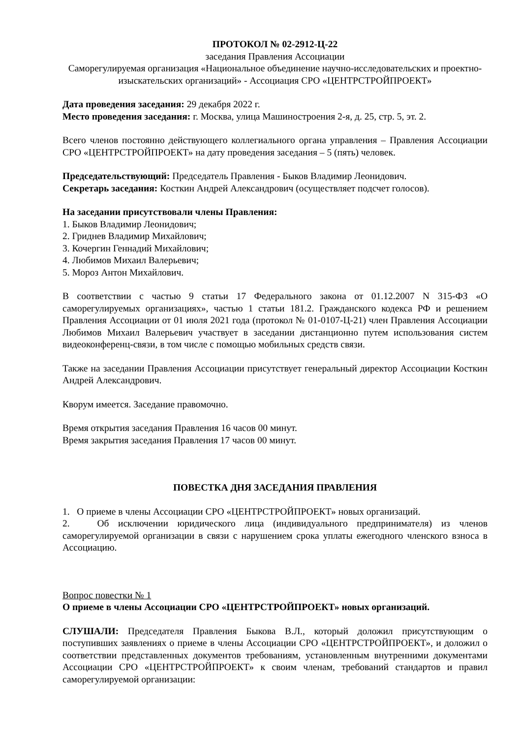ПРОТОКОЛ № 02-2912-Ц-22
заседания Правления Ассоциации
Саморегулируемая организация «Национальное объединение научно-исследовательских и проектно-изыскательских организаций» - Ассоциация СРО «ЦЕНТРСТРОЙПРОЕКТ»
Дата проведения заседания: 29 декабря 2022 г.
Место проведения заседания: г. Москва, улица Машиностроения 2-я, д. 25, стр. 5, эт. 2.
Всего членов постоянно действующего коллегиального органа управления – Правления Ассоциации СРО «ЦЕНТРСТРОЙПРОЕКТ» на дату проведения заседания – 5 (пять) человек.
Председательствующий: Председатель Правления - Быков Владимир Леонидович.
Секретарь заседания: Косткин Андрей Александрович (осуществляет подсчет голосов).
На заседании присутствовали члены Правления:
1. Быков Владимир Леонидович;
2. Гриднев Владимир Михайлович;
3. Кочергин Геннадий Михайлович;
4. Любимов Михаил Валерьевич;
5. Мороз Антон Михайлович.
В соответствии с частью 9 статьи 17 Федерального закона от 01.12.2007 N 315-ФЗ «О саморегулируемых организациях», частью 1 статьи 181.2. Гражданского кодекса РФ и решением Правления Ассоциации от 01 июля 2021 года (протокол № 01-0107-Ц-21) член Правления Ассоциации Любимов Михаил Валерьевич участвует в заседании дистанционно путем использования систем видеоконференц-связи, в том числе с помощью мобильных средств связи.
Также на заседании Правления Ассоциации присутствует генеральный директор Ассоциации Косткин Андрей Александрович.
Кворум имеется. Заседание правомочно.
Время открытия заседания Правления 16 часов 00 минут.
Время закрытия заседания Правления 17 часов 00 минут.
ПОВЕСТКА ДНЯ ЗАСЕДАНИЯ ПРАВЛЕНИЯ
1. О приеме в члены Ассоциации СРО «ЦЕНТРСТРОЙПРОЕКТ» новых организаций.
2. Об исключении юридического лица (индивидуального предпринимателя) из членов саморегулируемой организации в связи с нарушением срока уплаты ежегодного членского взноса в Ассоциацию.
Вопрос повестки № 1
О приеме в члены Ассоциации СРО «ЦЕНТРСТРОЙПРОЕКТ» новых организаций.
СЛУШАЛИ: Председателя Правления Быкова В.Л., который доложил присутствующим о поступивших заявлениях о приеме в члены Ассоциации СРО «ЦЕНТРСТРОЙПРОЕКТ», и доложил о соответствии представленных документов требованиям, установленным внутренними документами Ассоциации СРО «ЦЕНТРСТРОЙПРОЕКТ» к своим членам, требований стандартов и правил саморегулируемой организации: